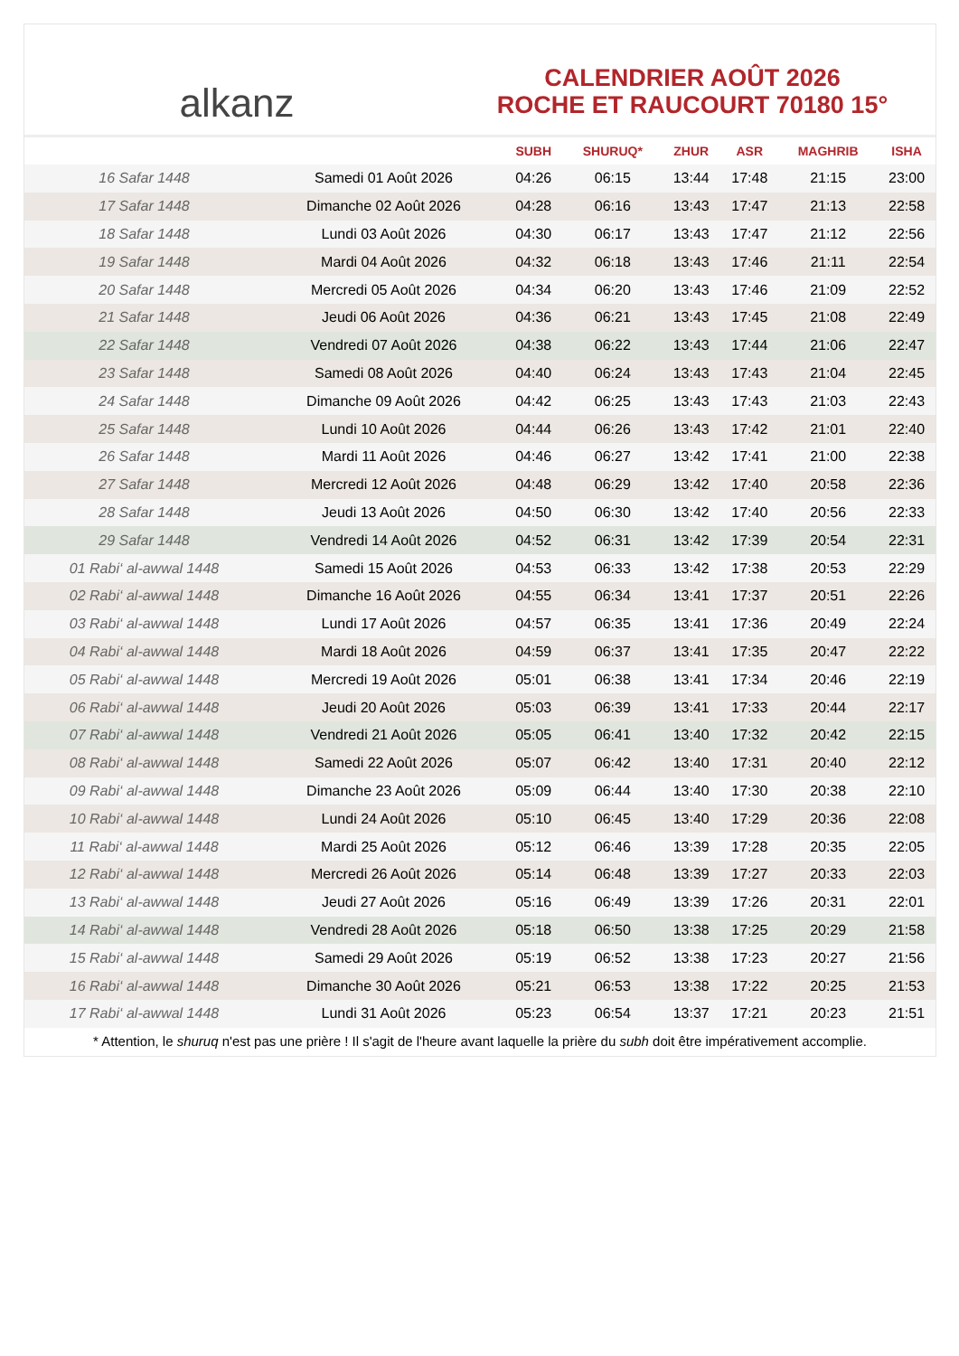alkanz
CALENDRIER AOÛT 2026
ROCHE ET RAUCOURT 70180 15°
| | | SUBH | SHURUQ* | ZHUR | ASR | MAGHRIB | ISHA |
| --- | --- | --- | --- | --- | --- | --- | --- |
| 16 Safar 1448 | Samedi 01 Août 2026 | 04:26 | 06:15 | 13:44 | 17:48 | 21:15 | 23:00 |
| 17 Safar 1448 | Dimanche 02 Août 2026 | 04:28 | 06:16 | 13:43 | 17:47 | 21:13 | 22:58 |
| 18 Safar 1448 | Lundi 03 Août 2026 | 04:30 | 06:17 | 13:43 | 17:47 | 21:12 | 22:56 |
| 19 Safar 1448 | Mardi 04 Août 2026 | 04:32 | 06:18 | 13:43 | 17:46 | 21:11 | 22:54 |
| 20 Safar 1448 | Mercredi 05 Août 2026 | 04:34 | 06:20 | 13:43 | 17:46 | 21:09 | 22:52 |
| 21 Safar 1448 | Jeudi 06 Août 2026 | 04:36 | 06:21 | 13:43 | 17:45 | 21:08 | 22:49 |
| 22 Safar 1448 | Vendredi 07 Août 2026 | 04:38 | 06:22 | 13:43 | 17:44 | 21:06 | 22:47 |
| 23 Safar 1448 | Samedi 08 Août 2026 | 04:40 | 06:24 | 13:43 | 17:43 | 21:04 | 22:45 |
| 24 Safar 1448 | Dimanche 09 Août 2026 | 04:42 | 06:25 | 13:43 | 17:43 | 21:03 | 22:43 |
| 25 Safar 1448 | Lundi 10 Août 2026 | 04:44 | 06:26 | 13:43 | 17:42 | 21:01 | 22:40 |
| 26 Safar 1448 | Mardi 11 Août 2026 | 04:46 | 06:27 | 13:42 | 17:41 | 21:00 | 22:38 |
| 27 Safar 1448 | Mercredi 12 Août 2026 | 04:48 | 06:29 | 13:42 | 17:40 | 20:58 | 22:36 |
| 28 Safar 1448 | Jeudi 13 Août 2026 | 04:50 | 06:30 | 13:42 | 17:40 | 20:56 | 22:33 |
| 29 Safar 1448 | Vendredi 14 Août 2026 | 04:52 | 06:31 | 13:42 | 17:39 | 20:54 | 22:31 |
| 01 Rabi‘ al-awwal 1448 | Samedi 15 Août 2026 | 04:53 | 06:33 | 13:42 | 17:38 | 20:53 | 22:29 |
| 02 Rabi‘ al-awwal 1448 | Dimanche 16 Août 2026 | 04:55 | 06:34 | 13:41 | 17:37 | 20:51 | 22:26 |
| 03 Rabi‘ al-awwal 1448 | Lundi 17 Août 2026 | 04:57 | 06:35 | 13:41 | 17:36 | 20:49 | 22:24 |
| 04 Rabi‘ al-awwal 1448 | Mardi 18 Août 2026 | 04:59 | 06:37 | 13:41 | 17:35 | 20:47 | 22:22 |
| 05 Rabi‘ al-awwal 1448 | Mercredi 19 Août 2026 | 05:01 | 06:38 | 13:41 | 17:34 | 20:46 | 22:19 |
| 06 Rabi‘ al-awwal 1448 | Jeudi 20 Août 2026 | 05:03 | 06:39 | 13:41 | 17:33 | 20:44 | 22:17 |
| 07 Rabi‘ al-awwal 1448 | Vendredi 21 Août 2026 | 05:05 | 06:41 | 13:40 | 17:32 | 20:42 | 22:15 |
| 08 Rabi‘ al-awwal 1448 | Samedi 22 Août 2026 | 05:07 | 06:42 | 13:40 | 17:31 | 20:40 | 22:12 |
| 09 Rabi‘ al-awwal 1448 | Dimanche 23 Août 2026 | 05:09 | 06:44 | 13:40 | 17:30 | 20:38 | 22:10 |
| 10 Rabi‘ al-awwal 1448 | Lundi 24 Août 2026 | 05:10 | 06:45 | 13:40 | 17:29 | 20:36 | 22:08 |
| 11 Rabi‘ al-awwal 1448 | Mardi 25 Août 2026 | 05:12 | 06:46 | 13:39 | 17:28 | 20:35 | 22:05 |
| 12 Rabi‘ al-awwal 1448 | Mercredi 26 Août 2026 | 05:14 | 06:48 | 13:39 | 17:27 | 20:33 | 22:03 |
| 13 Rabi‘ al-awwal 1448 | Jeudi 27 Août 2026 | 05:16 | 06:49 | 13:39 | 17:26 | 20:31 | 22:01 |
| 14 Rabi‘ al-awwal 1448 | Vendredi 28 Août 2026 | 05:18 | 06:50 | 13:38 | 17:25 | 20:29 | 21:58 |
| 15 Rabi‘ al-awwal 1448 | Samedi 29 Août 2026 | 05:19 | 06:52 | 13:38 | 17:23 | 20:27 | 21:56 |
| 16 Rabi‘ al-awwal 1448 | Dimanche 30 Août 2026 | 05:21 | 06:53 | 13:38 | 17:22 | 20:25 | 21:53 |
| 17 Rabi‘ al-awwal 1448 | Lundi 31 Août 2026 | 05:23 | 06:54 | 13:37 | 17:21 | 20:23 | 21:51 |
* Attention, le shuruq n'est pas une prière ! Il s'agit de l'heure avant laquelle la prière du subh doit être impérativement accomplie.